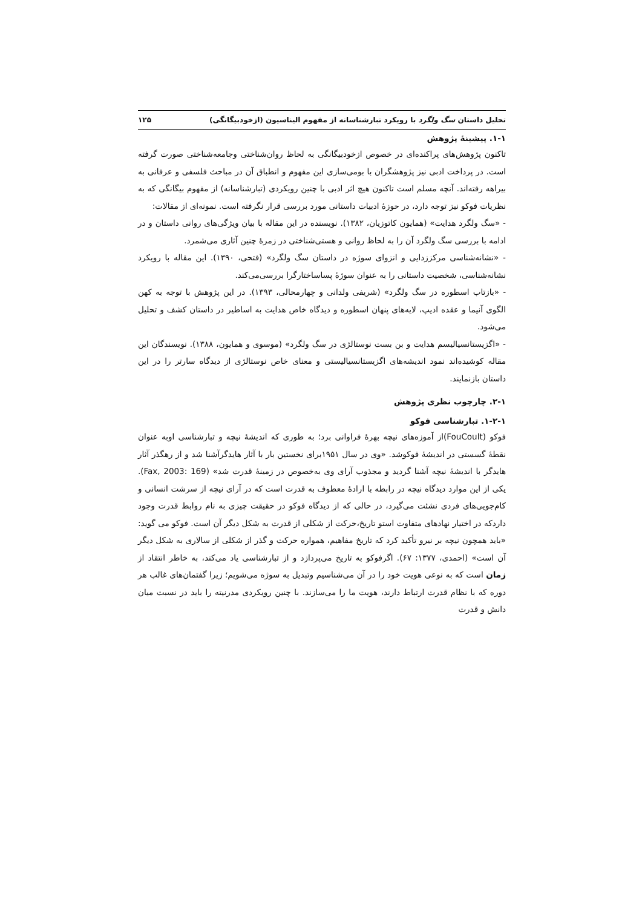تحلیل داستان سگ ولگرد با رویکرد تبارشناسانه از مفهوم الیناسیون (ازخودبیگانگی) ۱۲۵
۱-۱. پیشینهٔ پژوهش
تاکنون پژوهش‌های پراکنده‌ای در خصوص ازخودبیگانگی به لحاظ روان‌شناختی وجامعه‌شناختی صورت گرفته است. در پرداخت ادبی نیز پژوهشگران با بومی‌سازی این مفهوم و انطباق آن در مباحث فلسفی و عرفانی به بیراهه رفته‌اند. آنچه مسلم است تاکنون هیچ اثر ادبی با چنین رویکردی (تبارشناسانه) از مفهوم بیگانگی که به نظریات فوکو نیز توجه دارد، در حوزهٔ ادبیات داستانی مورد بررسی قرار نگرفته است. نمونه‌ای از مقالات:
- «سگ ولگرد هدایت» (همایون کاتوزیان، ۱۳۸۲). نویسنده در این مقاله با بیان ویژگی‌های روانی داستان و در ادامه با بررسی سگ ولگرد آن را به لحاظ روانی و هستی‌شناختی در زمرهٔ چنین آثاری می‌شمرد.
- «نشانه‌شناسی مرکززدایی و انزوای سوژه در داستان سگ ولگرد» (فتحی، ۱۳۹۰). این مقاله با رویکرد نشانه‌شناسی، شخصیت داستانی را به عنوان سوژهٔ پساساختارگرا بررسی‌می‌کند.
- «بازتاب اسطوره در سگ ولگرد» (شریفی ولدانی و چهارمحالی، ۱۳۹۳). در این پژوهش با توجه به کهن الگوی آنیما و عقده ادیپ، لایه‌های پنهان اسطوره و دیدگاه خاص هدایت به اساطیر در داستان کشف و تحلیل می‌شود.
- «اگزیستانسیالیسم هدایت و بن بست نوستالژی در سگ ولگرد» (موسوی و همایون، ۱۳۸۸). نویسندگان این مقاله کوشیده‌اند نمود اندیشه‌های اگزیستانسیالیستی و معنای خاص نوستالژی از دیدگاه سارتر را در این داستان بازنمایند.
۲-۱. چارچوب نظری پژوهش
۱-۲-۱. تبارشناسی فوکو
فوکو (FouCoult)از آموزه‌های نیچه بهرهٔ فراوانی برد؛ به طوری که اندیشهٔ نیچه و تبارشناسی اوبه عنوان نقطهٔ گسستی در اندیشهٔ فوکوشد. «وی در سال ۱۹۵۱برای نخستین بار با آثار هایدگرآشنا شد و از رهگذر آثار هایدگر با اندیشهٔ نیچه آشنا گردید و مجذوب آرای وی به‌خصوص در زمینهٔ قدرت شد» (Fax, 2003: 169). یکی از این موارد دیدگاه نیچه در رابطه با ارادهٔ معطوف به قدرت است که در آرای نیچه از سرشت انسانی و کام‌جویی‌های فردی نشئت می‌گیرد، در حالی که از دیدگاه فوکو در حقیقت چیزی به نام روابط قدرت وجود داردکه در اختیار نهادهای متفاوت استو تاریخ،حرکت از شکلی از قدرت به شکل دیگر آن است. فوکو می گوید: «باید همچون نیچه بر نیرو تأکید کرد که تاریخ مفاهیم، همواره حرکت و گذر از شکلی از سالاری به شکل دیگر آن است» (احمدی، ۱۳۷۷: ۶۷). اگرفوکو به تاریخ می‌پردازد و از تبارشناسی یاد می‌کند، به خاطر انتقاد از زمان است که به نوعی هویت خود را در آن می‌شناسیم وتبدیل به سوژه می‌شویم؛ زیرا گفتمان‌های غالب هر دوره که با نظام قدرت ارتباط دارند، هویت ما را می‌سازند. با چنین رویکردی مدرنیته را باید در نسبت میان دانش و قدرت